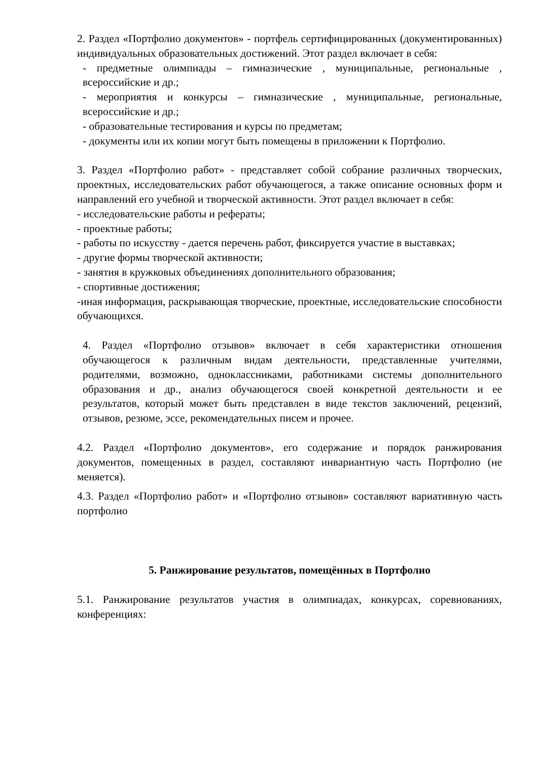2. Раздел «Портфолио документов» - портфель сертифицированных (документированных) индивидуальных образовательных достижений. Этот раздел включает в себя:
- предметные олимпиады – гимназические , муниципальные, региональные , всероссийские и др.;
- мероприятия и конкурсы – гимназические , муниципальные, региональные, всероссийские и др.;
- образовательные тестирования и курсы по предметам;
- документы или их копии могут быть помещены в приложении к Портфолио.
3. Раздел «Портфолио работ» - представляет собой собрание различных творческих, проектных, исследовательских работ обучающегося, а также описание основных форм и направлений его учебной и творческой активности. Этот раздел включает в себя:
- исследовательские работы и рефераты;
- проектные работы;
- работы по искусству - дается перечень работ, фиксируется участие в выставках;
- другие формы творческой активности;
- занятия в кружковых объединениях дополнительного образования;
- спортивные достижения;
-иная информация, раскрывающая творческие, проектные, исследовательские способности обучающихся.
4. Раздел «Портфолио отзывов» включает в себя характеристики отношения обучающегося к различным видам деятельности, представленные учителями, родителями, возможно, одноклассниками, работниками системы дополнительного образования и др., анализ обучающегося своей конкретной деятельности и ее результатов, который может быть представлен в виде текстов заключений, рецензий, отзывов, резюме, эссе, рекомендательных писем и прочее.
4.2. Раздел «Портфолио документов», его содержание и порядок ранжирования документов, помещенных в раздел, составляют инвариантную часть Портфолио (не меняется).
4.3. Раздел «Портфолио работ» и «Портфолио отзывов» составляют вариативную часть портфолио
5. Ранжирование результатов, помещённых в Портфолио
5.1. Ранжирование результатов участия в олимпиадах, конкурсах, соревнованиях, конференциях: